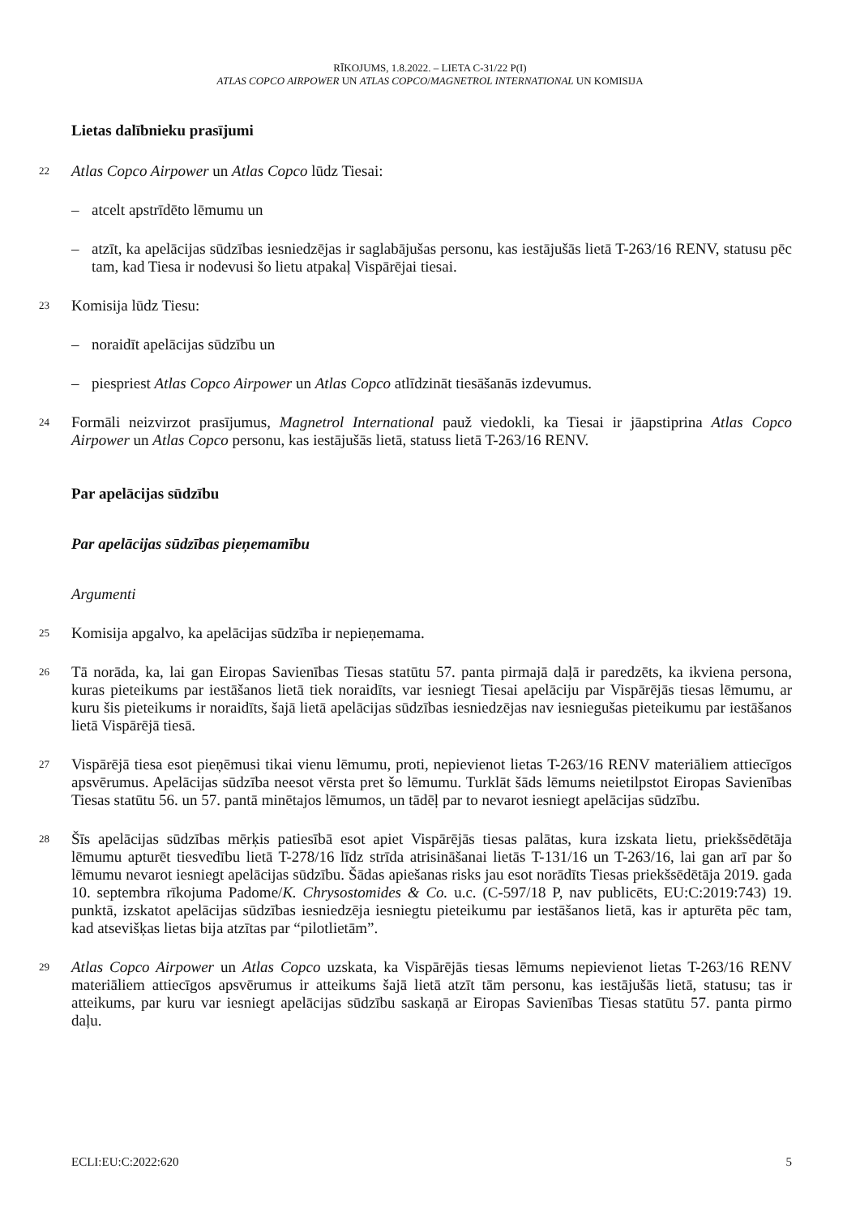RĪKOJUMS, 1.8.2022. – LIETA C-31/22 P(I)
ATLAS COPCO AIRPOWER UN ATLAS COPCO/MAGNETROL INTERNATIONAL UN KOMISIJA
Lietas dalībnieku prasījumi
22
Atlas Copco Airpower un Atlas Copco lūdz Tiesai:
– atcelt apstrīdēto lēmumu un
– atzīt, ka apelācijas sūdzības iesniedzējas ir saglabājušas personu, kas iestājušās lietā T-263/16 RENV, statusu pēc tam, kad Tiesa ir nodevusi šo lietu atpakaļ Vispārējai tiesai.
23
Komisija lūdz Tiesu:
– noraidīt apelācijas sūdzību un
– piespriest Atlas Copco Airpower un Atlas Copco atlīdzināt tiesāšanās izdevumus.
24
Formāli neizvirzot prasījumus, Magnetrol International pauž viedokli, ka Tiesai ir jāapstiprina Atlas Copco Airpower un Atlas Copco personu, kas iestājušās lietā, statuss lietā T-263/16 RENV.
Par apelācijas sūdzību
Par apelācijas sūdzības pieņemamību
Argumenti
25
Komisija apgalvo, ka apelācijas sūdzība ir nepieņemama.
26
Tā norāda, ka, lai gan Eiropas Savienības Tiesas statūtu 57. panta pirmajā daļā ir paredzēts, ka ikviena persona, kuras pieteikums par iestāšanos lietā tiek noraidīts, var iesniegt Tiesai apelāciju par Vispārējās tiesas lēmumu, ar kuru šis pieteikums ir noraidīts, šajā lietā apelācijas sūdzības iesniedzējas nav iesniegušas pieteikumu par iestāšanos lietā Vispārējā tiesā.
27
Vispārējā tiesa esot pieņēmusi tikai vienu lēmumu, proti, nepievienot lietas T-263/16 RENV materiāliem attiecīgos apsvērumus. Apelācijas sūdzība neesot vērsta pret šo lēmumu. Turklāt šāds lēmums neietilpstot Eiropas Savienības Tiesas statūtu 56. un 57. pantā minētajos lēmumos, un tādēļ par to nevarot iesniegt apelācijas sūdzību.
28
Šīs apelācijas sūdzības mērķis patiesībā esot apiet Vispārējās tiesas palātas, kura izskata lietu, priekšsēdētāja lēmumu apturēt tiesvedību lietā T-278/16 līdz strīda atrisināšanai lietās T-131/16 un T-263/16, lai gan arī par šo lēmumu nevarot iesniegt apelācijas sūdzību. Šādas apiešanas risks jau esot norādīts Tiesas priekšsēdētāja 2019. gada 10. septembra rīkojuma Padome/K. Chrysostomides & Co. u.c. (C-597/18 P, nav publicēts, EU:C:2019:743) 19. punktā, izskatot apelācijas sūdzības iesniedzēja iesniegtu pieteikumu par iestāšanos lietā, kas ir apturēta pēc tam, kad atsevišķas lietas bija atzītas par “pilotlietām”.
29
Atlas Copco Airpower un Atlas Copco uzskata, ka Vispārējās tiesas lēmums nepievienot lietas T-263/16 RENV materiāliem attiecīgos apsvērumus ir atteikums šajā lietā atzīt tām personu, kas iestājušās lietā, statusu; tas ir atteikums, par kuru var iesniegt apelācijas sūdzību saskaņā ar Eiropas Savienības Tiesas statūtu 57. panta pirmo daļu.
ECLI:EU:C:2022:620 5